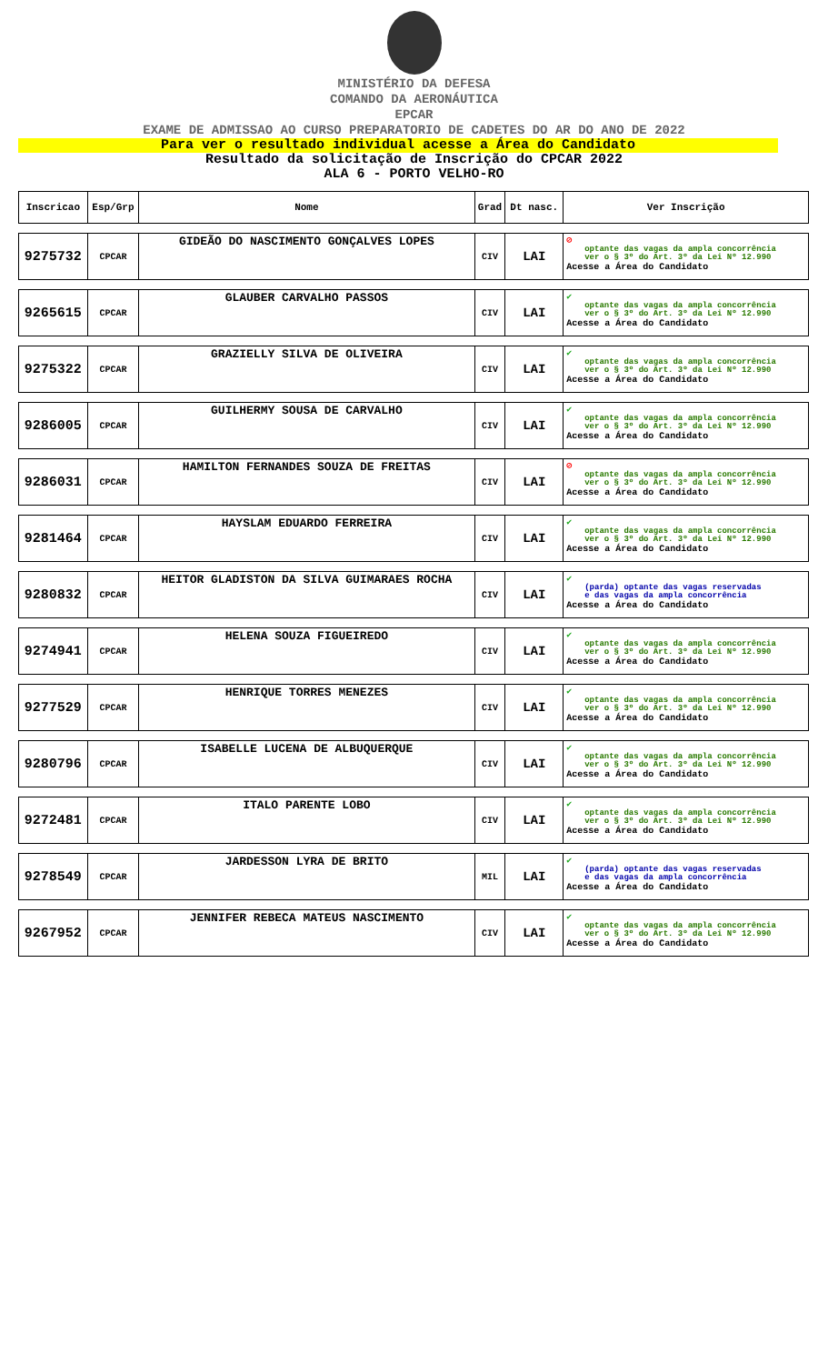MINISTÉRIO DA DEFESA
COMANDO DA AERONÁUTICA
EPCAR
EXAME DE ADMISSAO AO CURSO PREPARATORIO DE CADETES DO AR DO ANO DE 2022
Para ver o resultado individual acesse a Área do Candidato
Resultado da solicitação de Inscrição do CPCAR 2022
ALA 6 - PORTO VELHO-RO
| Inscricao | Esp/Grp | Nome | Grad | Dt nasc. | Ver Inscrição |
| --- | --- | --- | --- | --- | --- |
| 9275732 | CPCAR | GIDEÃO DO NASCIMENTO GONÇALVES LOPES | CIV | LAI | ⊘ optante das vagas da ampla concorrência ver o § 3º do Art. 3º da Lei Nº 12.990 Acesse a Área do Candidato |
| 9265615 | CPCAR | GLAUBER CARVALHO PASSOS | CIV | LAI | ✔ optante das vagas da ampla concorrência ver o § 3º do Art. 3º da Lei Nº 12.990 Acesse a Área do Candidato |
| 9275322 | CPCAR | GRAZIELLY SILVA DE OLIVEIRA | CIV | LAI | ✔ optante das vagas da ampla concorrência ver o § 3º do Art. 3º da Lei Nº 12.990 Acesse a Área do Candidato |
| 9286005 | CPCAR | GUILHERMY SOUSA DE CARVALHO | CIV | LAI | ✔ optante das vagas da ampla concorrência ver o § 3º do Art. 3º da Lei Nº 12.990 Acesse a Área do Candidato |
| 9286031 | CPCAR | HAMILTON FERNANDES SOUZA DE FREITAS | CIV | LAI | ⊘ optante das vagas da ampla concorrência ver o § 3º do Art. 3º da Lei Nº 12.990 Acesse a Área do Candidato |
| 9281464 | CPCAR | HAYSLAM EDUARDO FERREIRA | CIV | LAI | ✔ optante das vagas da ampla concorrência ver o § 3º do Art. 3º da Lei Nº 12.990 Acesse a Área do Candidato |
| 9280832 | CPCAR | HEITOR GLADISTON DA SILVA GUIMARAES ROCHA | CIV | LAI | ✔ (parda) optante das vagas reservadas e das vagas da ampla concorrência Acesse a Área do Candidato |
| 9274941 | CPCAR | HELENA SOUZA FIGUEIREDO | CIV | LAI | ✔ optante das vagas da ampla concorrência ver o § 3º do Art. 3º da Lei Nº 12.990 Acesse a Área do Candidato |
| 9277529 | CPCAR | HENRIQUE TORRES MENEZES | CIV | LAI | ✔ optante das vagas da ampla concorrência ver o § 3º do Art. 3º da Lei Nº 12.990 Acesse a Área do Candidato |
| 9280796 | CPCAR | ISABELLE LUCENA DE ALBUQUERQUE | CIV | LAI | ✔ optante das vagas da ampla concorrência ver o § 3º do Art. 3º da Lei Nº 12.990 Acesse a Área do Candidato |
| 9272481 | CPCAR | ITALO PARENTE LOBO | CIV | LAI | ✔ optante das vagas da ampla concorrência ver o § 3º do Art. 3º da Lei Nº 12.990 Acesse a Área do Candidato |
| 9278549 | CPCAR | JARDESSON LYRA DE BRITO | MIL | LAI | ✔ (parda) optante das vagas reservadas e das vagas da ampla concorrência Acesse a Área do Candidato |
| 9267952 | CPCAR | JENNIFER REBECA MATEUS NASCIMENTO | CIV | LAI | ✔ optante das vagas da ampla concorrência ver o § 3º do Art. 3º da Lei Nº 12.990 Acesse a Área do Candidato |